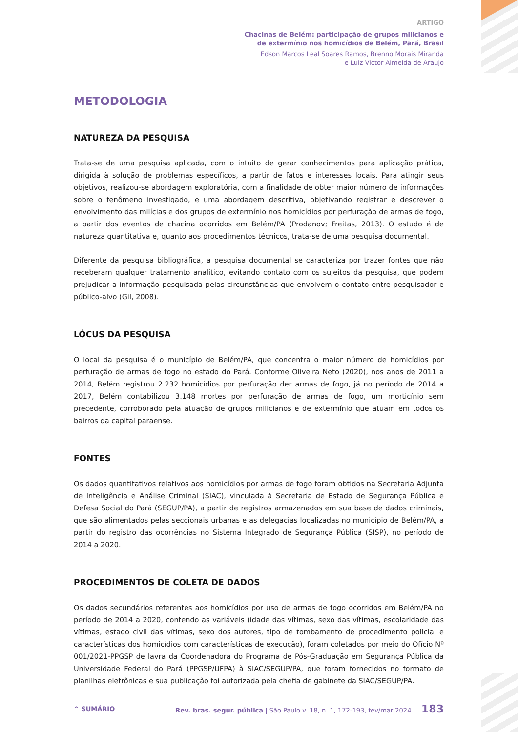ARTIGO
Chacinas de Belém: participação de grupos milicianos e
de extermínio nos homicídios de Belém, Pará, Brasil
Edson Marcos Leal Soares Ramos, Brenno Morais Miranda
e Luiz Victor Almeida de Araujo
METODOLOGIA
NATUREZA DA PESQUISA
Trata-se de uma pesquisa aplicada, com o intuito de gerar conhecimentos para aplicação prática, dirigida à solução de problemas específicos, a partir de fatos e interesses locais. Para atingir seus objetivos, realizou-se abordagem exploratória, com a finalidade de obter maior número de informações sobre o fenômeno investigado, e uma abordagem descritiva, objetivando registrar e descrever o envolvimento das milícias e dos grupos de extermínio nos homicídios por perfuração de armas de fogo, a partir dos eventos de chacina ocorridos em Belém/PA (Prodanov; Freitas, 2013). O estudo é de natureza quantitativa e, quanto aos procedimentos técnicos, trata-se de uma pesquisa documental.
Diferente da pesquisa bibliográfica, a pesquisa documental se caracteriza por trazer fontes que não receberam qualquer tratamento analítico, evitando contato com os sujeitos da pesquisa, que podem prejudicar a informação pesquisada pelas circunstâncias que envolvem o contato entre pesquisador e público-alvo (Gil, 2008).
LÓCUS DA PESQUISA
O local da pesquisa é o município de Belém/PA, que concentra o maior número de homicídios por perfuração de armas de fogo no estado do Pará. Conforme Oliveira Neto (2020), nos anos de 2011 a 2014, Belém registrou 2.232 homicídios por perfuração der armas de fogo, já no período de 2014 a 2017, Belém contabilizou 3.148 mortes por perfuração de armas de fogo, um morticínio sem precedente, corroborado pela atuação de grupos milicianos e de extermínio que atuam em todos os bairros da capital paraense.
FONTES
Os dados quantitativos relativos aos homicídios por armas de fogo foram obtidos na Secretaria Adjunta de Inteligência e Análise Criminal (SIAC), vinculada à Secretaria de Estado de Segurança Pública e Defesa Social do Pará (SEGUP/PA), a partir de registros armazenados em sua base de dados criminais, que são alimentados pelas seccionais urbanas e as delegacias localizadas no município de Belém/PA, a partir do registro das ocorrências no Sistema Integrado de Segurança Pública (SISP), no período de 2014 a 2020.
PROCEDIMENTOS DE COLETA DE DADOS
Os dados secundários referentes aos homicídios por uso de armas de fogo ocorridos em Belém/PA no período de 2014 a 2020, contendo as variáveis (idade das vítimas, sexo das vítimas, escolaridade das vítimas, estado civil das vítimas, sexo dos autores, tipo de tombamento de procedimento policial e características dos homicídios com características de execução), foram coletados por meio do Ofício Nº 001/2021-PPGSP de lavra da Coordenadora do Programa de Pós-Graduação em Segurança Pública da Universidade Federal do Pará (PPGSP/UFPA) à SIAC/SEGUP/PA, que foram fornecidos no formato de planilhas eletrônicas e sua publicação foi autorizada pela chefia de gabinete da SIAC/SEGUP/PA.
^ SUMÁRIO Rev. bras. segur. pública | São Paulo v. 18, n. 1, 172-193, fev/mar 2024 183